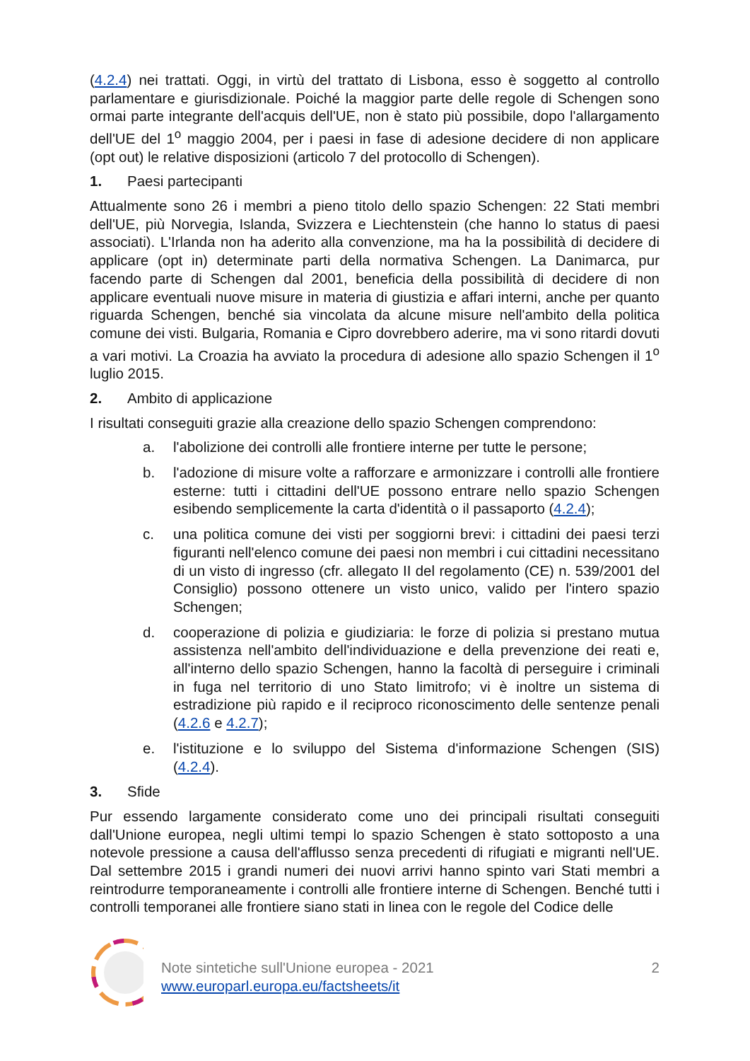(4.2.4) nei trattati. Oggi, in virtù del trattato di Lisbona, esso è soggetto al controllo parlamentare e giurisdizionale. Poiché la maggior parte delle regole di Schengen sono ormai parte integrante dell'acquis dell'UE, non è stato più possibile, dopo l'allargamento dell'UE del 1<sup>o</sup> maggio 2004, per i paesi in fase di adesione decidere di non applicare (opt out) le relative disposizioni (articolo 7 del protocollo di Schengen).
1. Paesi partecipanti
Attualmente sono 26 i membri a pieno titolo dello spazio Schengen: 22 Stati membri dell'UE, più Norvegia, Islanda, Svizzera e Liechtenstein (che hanno lo status di paesi associati). L'Irlanda non ha aderito alla convenzione, ma ha la possibilità di decidere di applicare (opt in) determinate parti della normativa Schengen. La Danimarca, pur facendo parte di Schengen dal 2001, beneficia della possibilità di decidere di non applicare eventuali nuove misure in materia di giustizia e affari interni, anche per quanto riguarda Schengen, benché sia vincolata da alcune misure nell'ambito della politica comune dei visti. Bulgaria, Romania e Cipro dovrebbero aderire, ma vi sono ritardi dovuti a vari motivi. La Croazia ha avviato la procedura di adesione allo spazio Schengen il 1<sup>o</sup> luglio 2015.
2. Ambito di applicazione
I risultati conseguiti grazie alla creazione dello spazio Schengen comprendono:
a. l'abolizione dei controlli alle frontiere interne per tutte le persone;
b. l'adozione di misure volte a rafforzare e armonizzare i controlli alle frontiere esterne: tutti i cittadini dell'UE possono entrare nello spazio Schengen esibendo semplicemente la carta d'identità o il passaporto (4.2.4);
c. una politica comune dei visti per soggiorni brevi: i cittadini dei paesi terzi figuranti nell'elenco comune dei paesi non membri i cui cittadini necessitano di un visto di ingresso (cfr. allegato II del regolamento (CE) n. 539/2001 del Consiglio) possono ottenere un visto unico, valido per l'intero spazio Schengen;
d. cooperazione di polizia e giudiziaria: le forze di polizia si prestano mutua assistenza nell'ambito dell'individuazione e della prevenzione dei reati e, all'interno dello spazio Schengen, hanno la facoltà di perseguire i criminali in fuga nel territorio di uno Stato limitrofo; vi è inoltre un sistema di estradizione più rapido e il reciproco riconoscimento delle sentenze penali (4.2.6 e 4.2.7);
e. l'istituzione e lo sviluppo del Sistema d'informazione Schengen (SIS) (4.2.4).
3. Sfide
Pur essendo largamente considerato come uno dei principali risultati conseguiti dall'Unione europea, negli ultimi tempi lo spazio Schengen è stato sottoposto a una notevole pressione a causa dell'afflusso senza precedenti di rifugiati e migranti nell'UE. Dal settembre 2015 i grandi numeri dei nuovi arrivi hanno spinto vari Stati membri a reintrodurre temporaneamente i controlli alle frontiere interne di Schengen. Benché tutti i controlli temporanei alle frontiere siano stati in linea con le regole del Codice delle
Note sintetiche sull'Unione europea - 2021
www.europarl.europa.eu/factsheets/it
2